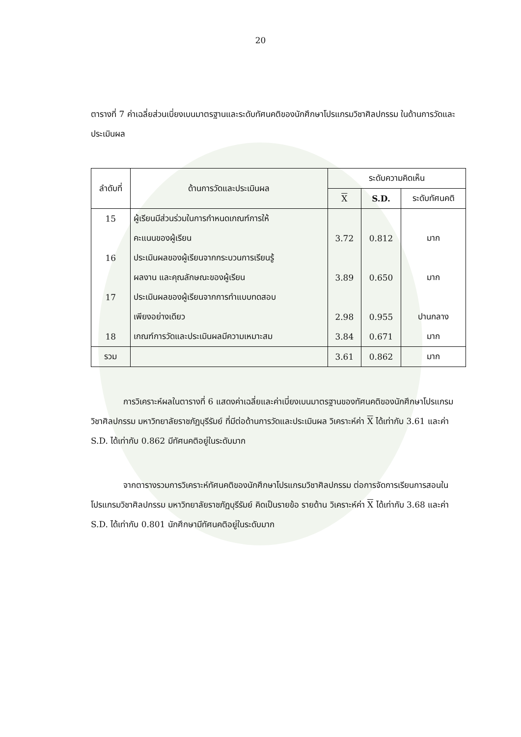20
ตารางที่ 7 ค่าเฉลี่ยส่วนเบี่ยงเบนมาตรฐานและระดับทัศนคติของนักศึกษาโปรแกรมวิชาศิลปกรรม ในด้านการวัดและประเมินผล
| ลำดับที่ | ด้านการวัดและประเมินผล | ระดับความคิดเห็น | | |
| --- | --- | --- | --- | --- |
| | | X | S.D. | ระดับทัศนคติ |
| 15 | ผู้เรียนมีส่วนร่วมในการกำหนดเกณฑ์การให้ | | | |
| | คะแนนของผู้เรียน | 3.72 | 0.812 | มาก |
| 16 | ประเมินผลของผู้เรียนจากกระบวนการเรียนรู้ | | | |
| | ผลงาน และคุณลักษณะของผู้เรียน | 3.89 | 0.650 | มาก |
| 17 | ประเมินผลของผู้เรียนจากการทำแบบทดสอบ | | | |
| | เพียงอย่างเดียว | 2.98 | 0.955 | ปานกลาง |
| 18 | เกณฑ์การวัดและประเมินผลมีความเหมาะสม | 3.84 | 0.671 | มาก |
| รวม | | 3.61 | 0.862 | มาก |
การวิเคราะห์ผลในตารางที่ 6 แสดงค่าเฉลี่ยและค่าเบี่ยงเบนมาตรฐานของทัศนคติของนักศึกษาโปรแกรมวิชาศิลปกรรม มหาวิทยาลัยราชภัฏบุรีรัมย์ ที่มีต่อด้านการวัดและประเมินผล วิเคราะห์ค่า X ได้เท่ากับ 3.61 และค่า S.D. ได้เท่ากับ 0.862 มีทัศนคติอยู่ในระดับมาก
จากตารางรวมการวิเคราะห์ทัศนคติของนักศึกษาโปรแกรมวิชาศิลปกรรม ต่อการจัดการเรียนการสอนในโปรแกรมวิชาศิลปกรรม มหาวิทยาลัยราชภัฏบุรีรัมย์ คิดเป็นรายข้อ รายด้าน วิเคราะห์ค่า X ได้เท่ากับ 3.68 และค่า S.D. ได้เท่ากับ 0.801 นักศึกษามีทัศนคติอยู่ในระดับมาก